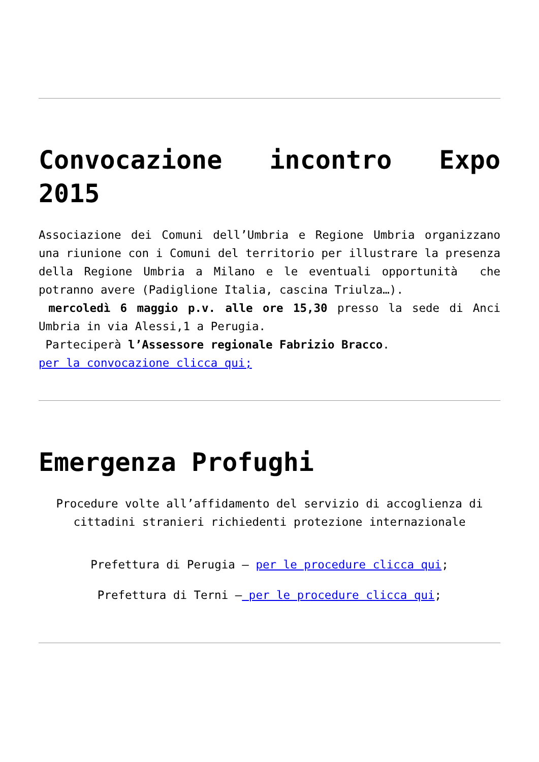Convocazione incontro Expo 2015
Associazione dei Comuni dell’Umbria e Regione Umbria organizzano una riunione con i Comuni del territorio per illustrare la presenza della Regione Umbria a Milano e le eventuali opportunità che potranno avere (Padiglione Italia, cascina Triulza…).
mercoledì 6 maggio p.v. alle ore 15,30 presso la sede di Anci Umbria in via Alessi,1 a Perugia.
Parteciperà l’Assessore regionale Fabrizio Bracco.
per la convocazione clicca qui;
Emergenza Profughi
Procedure volte all’affidamento del servizio di accoglienza di cittadini stranieri richiedenti protezione internazionale
Prefettura di Perugia – per le procedure clicca qui;
Prefettura di Terni – per le procedure clicca qui;